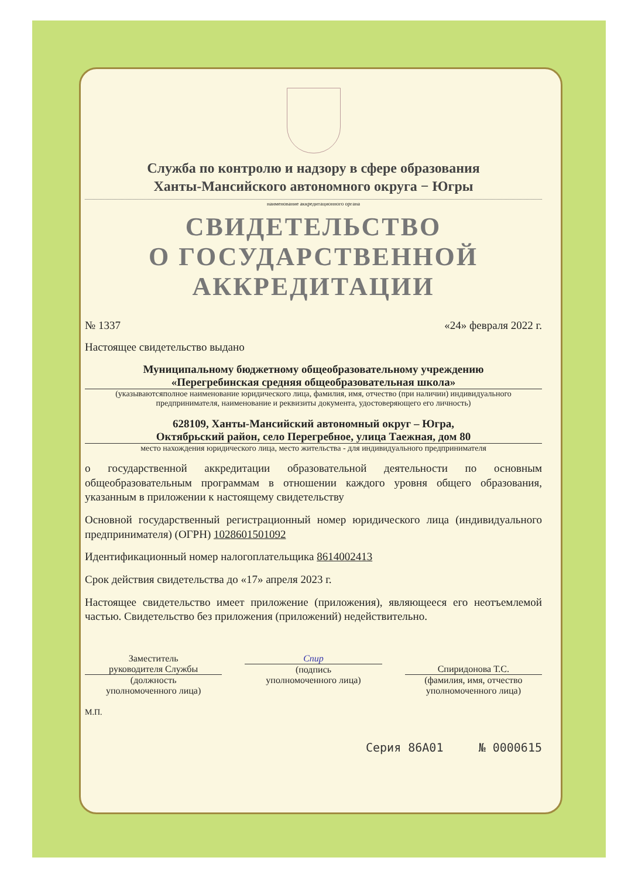Служба по контролю и надзору в сфере образования
Ханты-Мансийского автономного округа − Югры
наименование аккредитационного органа
СВИДЕТЕЛЬСТВО
О ГОСУДАРСТВЕННОЙ
АККРЕДИТАЦИИ
№ 1337 «24» февраля 2022 г.
Настоящее свидетельство выдано
Муниципальному бюджетному общеобразовательному учреждению
«Перегребинская средняя общеобразовательная школа»
(указываютсяполное наименование юридического лица, фамилия, имя, отчество (при наличии) индивидуального предпринимателя, наименование и реквизиты документа, удостоверяющего его личность)
628109, Ханты-Мансийский автономный округ – Югра,
Октябрьский район, село Перегребное, улица Таежная, дом 80
место нахождения юридического лица, место жительства - для индивидуального предпринимателя
о государственной аккредитации образовательной деятельности по основным общеобразовательным программам в отношении каждого уровня общего образования, указанным в приложении к настоящему свидетельству
Основной государственный регистрационный номер юридического лица (индивидуального предпринимателя) (ОГРН) 1028601501092
Идентификационный номер налогоплательщика 8614002413
Срок действия свидетельства до «17» апреля 2023 г.
Настоящее свидетельство имеет приложение (приложения), являющееся его неотъемлемой частью. Свидетельство без приложения (приложений) недействительно.
Заместитель
руководителя Службы
(должность
уполномоченного лица)
Спир
(подпись
уполномоченного лица)
Спиридонова Т.С.
(фамилия, имя, отчество
уполномоченного лица)
М.П.
Серия 86А01 № 0000615